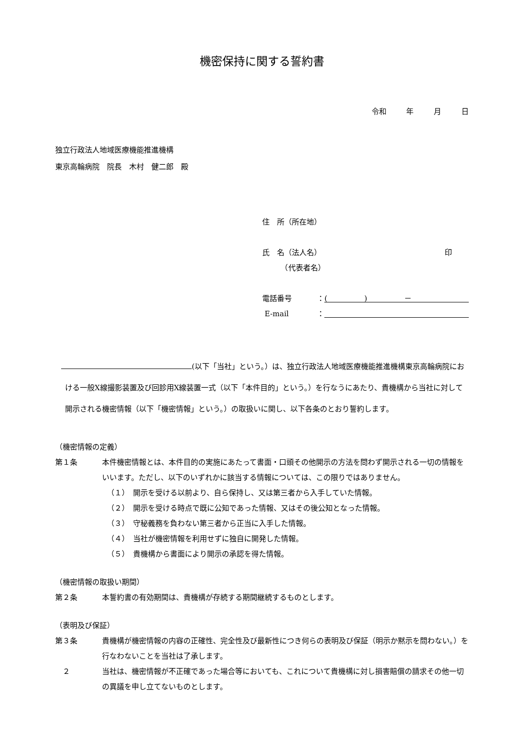機密保持に関する誓約書
令和 年 月 日
独立行政法人地域医療機能推進機構
東京高輪病院　院長　木村　健二郎　殿
住　所（所在地）
氏　名（法人名） 印
　　　（代表者名）
電話番号 ： (　　　　　)　　　　　－
E-mail ：
(以下「当社」という。）は、独立行政法人地域医療機能推進機構東京高輪病院における一般X線撮影装置及び回診用X線装置一式（以下「本件目的」という。）を行なうにあたり、貴機構から当社に対して開示される機密情報（以下「機密情報」という。）の取扱いに関し、以下各条のとおり誓約します。
（機密情報の定義）
第１条 本件機密情報とは、本件目的の実施にあたって書面・口頭その他開示の方法を問わず開示される一切の情報をいいます。ただし、以下のいずれかに該当する情報については、この限りではありません。
（１）　開示を受ける以前より、自ら保持し、又は第三者から入手していた情報。
（２）　開示を受ける時点で既に公知であった情報、又はその後公知となった情報。
（３）　守秘義務を負わない第三者から正当に入手した情報。
（４）　当社が機密情報を利用せずに独自に開発した情報。
（５）　貴機構から書面により開示の承認を得た情報。
（機密情報の取扱い期間）
第２条 本誓約書の有効期間は、貴機構が存続する期間継続するものとします。
（表明及び保証）
第３条 貴機構が機密情報の内容の正確性、完全性及び最新性につき何らの表明及び保証（明示か黙示を問わない。）を行なわないことを当社は了承します。
　２ 当社は、機密情報が不正確であった場合等においても、これについて貴機構に対し損害賠償の請求その他一切の異議を申し立てないものとします。